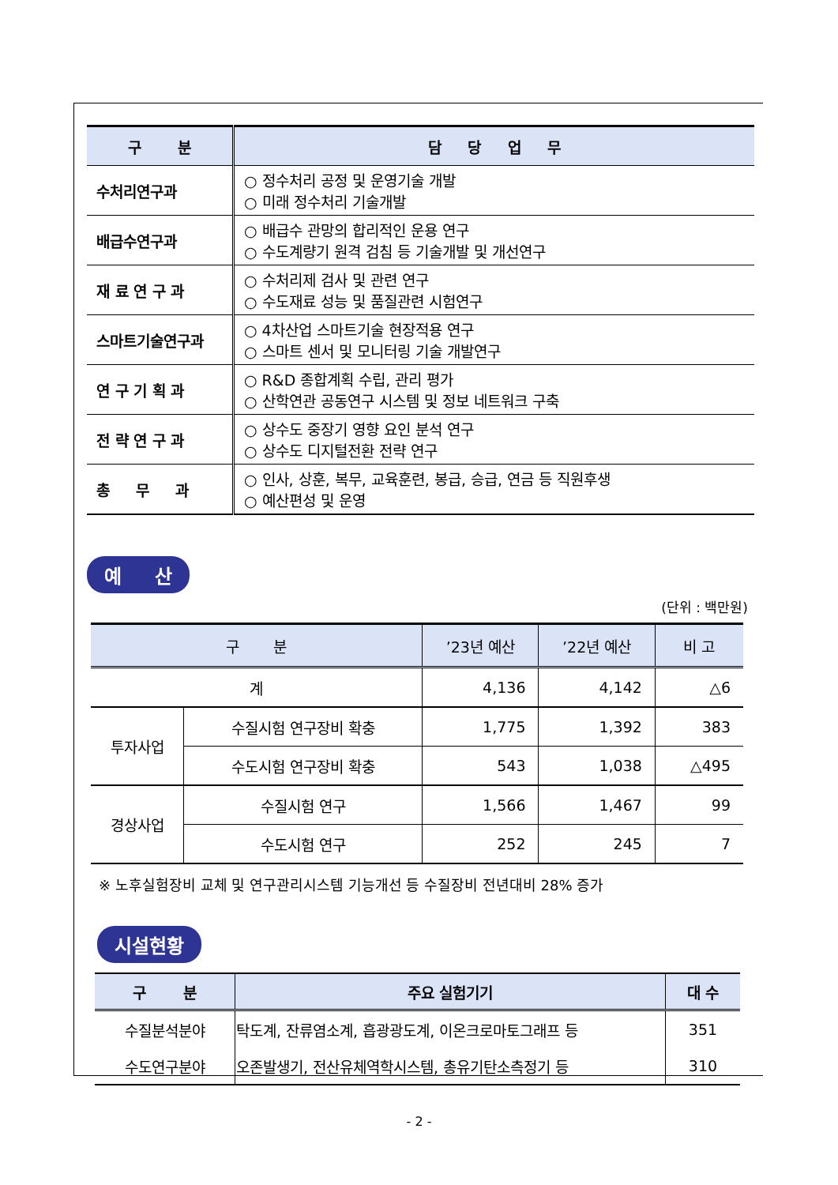| 구 분 | 담 당 업 무 |
| --- | --- |
| 수처리연구과 | ○ 정수처리 공정 및 운영기술 개발 ○ 미래 정수처리 기술개발 |
| 배급수연구과 | ○ 배급수 관망의 합리적인 운용 연구 ○ 수도계량기 원격 검침 등 기술개발 및 개선연구 |
| 재 료 연 구 과 | ○ 수처리제 검사 및 관련 연구 ○ 수도재료 성능 및 품질관련 시험연구 |
| 스마트기술연구과 | ○ 4차산업 스마트기술 현장적용 연구 ○ 스마트 센서 및 모니터링 기술 개발연구 |
| 연 구 기 획 과 | ○ R&D 종합계획 수립, 관리 평가 ○ 산학연관 공동연구 시스템 및 정보 네트워크 구축 |
| 전 략 연 구 과 | ○ 상수도 중장기 영향 요인 분석 연구 ○ 상수도 디지털전환 전략 연구 |
| 총 무 과 | ○ 인사, 상훈, 복무, 교육훈련, 봉급, 승급, 연금 등 직원후생 ○ 예산편성 및 운영 |
예 산
(단위 : 백만원)
| 구 분 | | ’23년 예산 | ’22년 예산 | 비 고 |
| --- | --- | --- | --- | --- |
| 계 | | 4,136 | 4,142 | △6 |
| 투자사업 | 수질시험 연구장비 확충 | 1,775 | 1,392 | 383 |
| | 수도시험 연구장비 확충 | 543 | 1,038 | △495 |
| 경상사업 | 수질시험 연구 | 1,566 | 1,467 | 99 |
| | 수도시험 연구 | 252 | 245 | 7 |
※ 노후실험장비 교체 및 연구관리시스템 기능개선 등 수질장비 전년대비 28% 증가
시설현황
| 구 분 | 주요 실험기기 | 대 수 |
| --- | --- | --- |
| 수질분석분야 | 탁도계, 잔류염소계, 흡광광도계, 이온크로마토그래프 등 | 351 |
| 수도연구분야 | 오존발생기, 전산유체역학시스템, 총유기탄소측정기 등 | 310 |
- 2 -